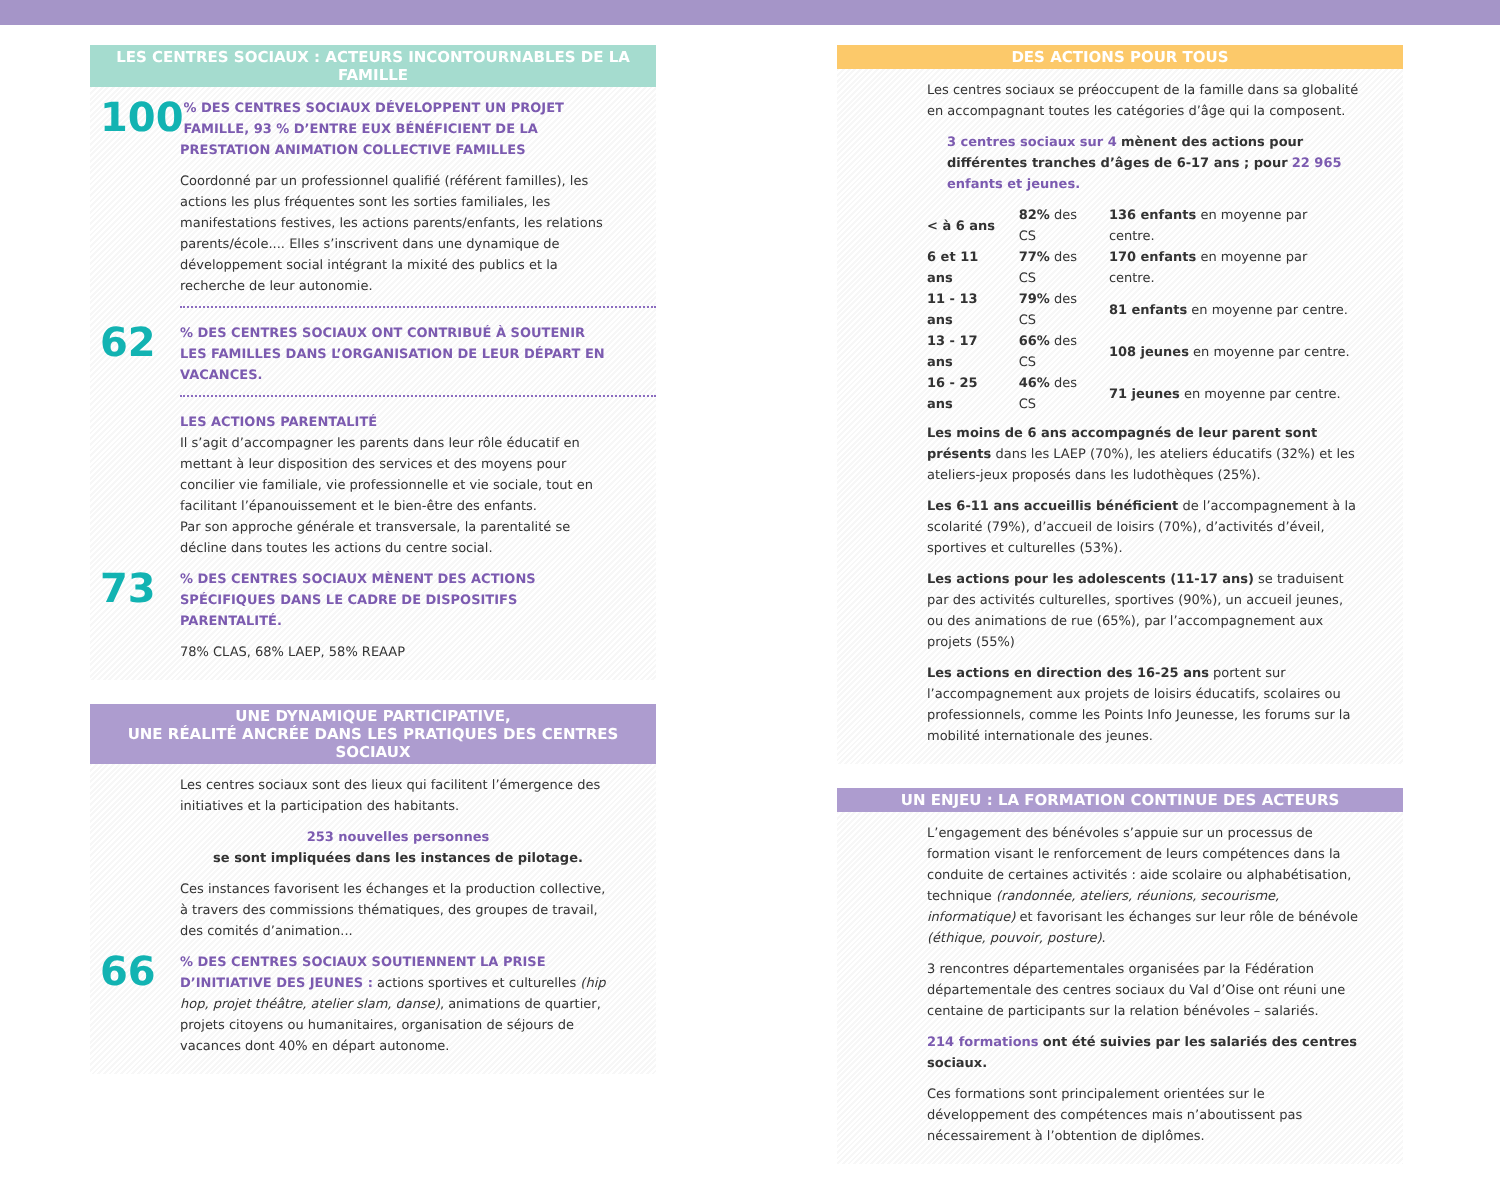LES CENTRES SOCIAUX : ACTEURS INCONTOURNABLES DE LA FAMILLE
100% DES CENTRES SOCIAUX DÉVELOPPENT UN PROJET FAMILLE, 93 % D’ENTRE EUX BÉNÉFICIENT DE LA PRESTATION ANIMATION COLLECTIVE FAMILLES
Coordonné par un professionnel qualifié (référent familles), les actions les plus fréquentes sont les sorties familiales, les manifestations festives, les actions parents/enfants, les relations parents/école.... Elles s’inscrivent dans une dynamique de développement social intégrant la mixité des publics et la recherche de leur autonomie.
62% DES CENTRES SOCIAUX ONT CONTRIBUÉ À SOUTENIR LES FAMILLES DANS L’ORGANISATION DE LEUR DÉPART EN VACANCES.
LES ACTIONS PARENTALITÉ
Il s’agit d’accompagner les parents dans leur rôle éducatif en mettant à leur disposition des services et des moyens pour concilier vie familiale, vie professionnelle et vie sociale, tout en facilitant l’épanouissement et le bien-être des enfants.
Par son approche générale et transversale, la parentalité se décline dans toutes les actions du centre social.
73% DES CENTRES SOCIAUX MÈNENT DES ACTIONS SPÉCIFIQUES DANS LE CADRE DE DISPOSITIFS PARENTALITÉ.
78% CLAS, 68% LAEP, 58% REAAP
UNE DYNAMIQUE PARTICIPATIVE,
UNE RÉALITÉ ANCRÉE DANS LES PRATIQUES DES CENTRES SOCIAUX
Les centres sociaux sont des lieux qui facilitent l’émergence des initiatives et la participation des habitants.
253 nouvelles personnes
se sont impliquées dans les instances de pilotage.
Ces instances favorisent les échanges et la production collective, à travers des commissions thématiques, des groupes de travail, des comités d’animation...
66% DES CENTRES SOCIAUX SOUTIENNENT LA PRISE D’INITIATIVE DES JEUNES : actions sportives et culturelles (hip hop, projet théâtre, atelier slam, danse), animations de quartier, projets citoyens ou humanitaires, organisation de séjours de vacances dont 40% en départ autonome.
DES ACTIONS POUR TOUS
Les centres sociaux se préoccupent de la famille dans sa globalité en accompagnant toutes les catégories d’âge qui la composent.
3 centres sociaux sur 4 mènent des actions pour différentes tranches d’âges de 6-17 ans ; pour 22 965 enfants et jeunes.
| < à 6 ans | 82% des CS | 136 enfants en moyenne par centre. |
| 6 et 11 ans | 77% des CS | 170 enfants en moyenne par centre. |
| 11 - 13 ans | 79% des CS | 81 enfants en moyenne par centre. |
| 13 - 17 ans | 66% des CS | 108 jeunes en moyenne par centre. |
| 16 - 25 ans | 46% des CS | 71 jeunes en moyenne par centre. |
Les moins de 6 ans accompagnés de leur parent sont présents dans les LAEP (70%), les ateliers éducatifs (32%) et les ateliers-jeux proposés dans les ludothèques (25%).
Les 6-11 ans accueillis bénéficient de l’accompagnement à la scolarité (79%), d’accueil de loisirs (70%), d’activités d’éveil, sportives et culturelles (53%).
Les actions pour les adolescents (11-17 ans) se traduisent par des activités culturelles, sportives (90%), un accueil jeunes, ou des animations de rue (65%), par l’accompagnement aux projets (55%)
Les actions en direction des 16-25 ans portent sur l’accompagnement aux projets de loisirs éducatifs, scolaires ou professionnels, comme les Points Info Jeunesse, les forums sur la mobilité internationale des jeunes.
UN ENJEU : LA FORMATION CONTINUE DES ACTEURS
L’engagement des bénévoles s’appuie sur un processus de formation visant le renforcement de leurs compétences dans la conduite de certaines activités : aide scolaire ou alphabétisation, technique (randonnée, ateliers, réunions, secourisme, informatique) et favorisant les échanges sur leur rôle de bénévole (éthique, pouvoir, posture).
3 rencontres départementales organisées par la Fédération départementale des centres sociaux du Val d’Oise ont réuni une centaine de participants sur la relation bénévoles – salariés.
214 formations ont été suivies par les salariés des centres sociaux.
Ces formations sont principalement orientées sur le développement des compétences mais n’aboutissent pas nécessairement à l’obtention de diplômes.